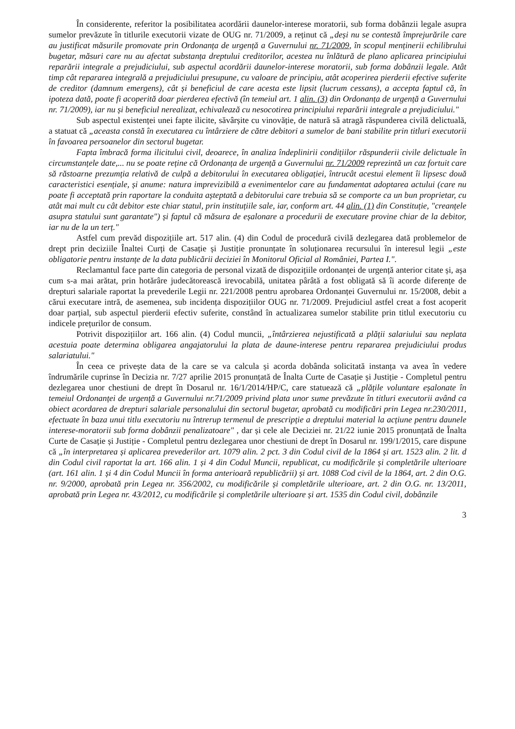În considerente, referitor la posibilitatea acordării daunelor-interese moratorii, sub forma dobânzii legale asupra sumelor prevăzute în titlurile executorii vizate de OUG nr. 71/2009, a reținut că „deși nu se contestă împrejurările care au justificat măsurile promovate prin Ordonanța de urgență a Guvernului nr. 71/2009, în scopul menținerii echilibrului bugetar, măsuri care nu au afectat substanța dreptului creditorilor, acestea nu înlătură de plano aplicarea principiului reparării integrale a prejudiciului, sub aspectul acordării daunelor-interese moratorii, sub forma dobânzii legale. Atât timp cât repararea integrală a prejudiciului presupune, cu valoare de principiu, atât acoperirea pierderii efective suferite de creditor (damnum emergens), cât și beneficiul de care acesta este lipsit (lucrum cessans), a accepta faptul că, în ipoteza dată, poate fi acoperită doar pierderea efectivă (în temeiul art. 1 alin. (3) din Ordonanța de urgență a Guvernului nr. 71/2009), iar nu și beneficiul nerealizat, echivalează cu nesocotirea principiului reparării integrale a prejudiciului."
Sub aspectul existenței unei fapte ilicite, săvârșite cu vinovăție, de natură să atragă răspunderea civilă delictuală, a statuat că „aceasta constă în executarea cu întârziere de către debitori a sumelor de bani stabilite prin titluri executorii în favoarea persoanelor din sectorul bugetar.
Fapta îmbracă forma ilicitului civil, deoarece, în analiza îndeplinirii condițiilor răspunderii civile delictuale în circumstanțele date,... nu se poate reține că Ordonanța de urgență a Guvernului nr. 71/2009 reprezintă un caz fortuit care să răstoarne prezumția relativă de culpă a debitorului în executarea obligației, întrucât acestui element îi lipsesc două caracteristici esențiale, și anume: natura imprevizibilă a evenimentelor care au fundamentat adoptarea actului (care nu poate fi acceptată prin raportare la conduita așteptată a debitorului care trebuia să se comporte ca un bun proprietar, cu atât mai mult cu cât debitor este chiar statul, prin instituțiile sale, iar, conform art. 44 alin. (1) din Constituție, "creanțele asupra statului sunt garantate") și faptul că măsura de eșalonare a procedurii de executare provine chiar de la debitor, iar nu de la un terț."
Astfel cum prevăd dispozițiile art. 517 alin. (4) din Codul de procedură civilă dezlegarea dată problemelor de drept prin deciziile Înaltei Curți de Casație și Justiție pronunțate în soluționarea recursului în interesul legii „este obligatorie pentru instanțe de la data publicării deciziei în Monitorul Oficial al României, Partea I.".
Reclamantul face parte din categoria de personal vizată de dispozițiile ordonanței de urgență anterior citate și, așa cum s-a mai arătat, prin hotărâre judecătorească irevocabilă, unitatea pârâtă a fost obligată să îi acorde diferențe de drepturi salariale raportat la prevederile Legii nr. 221/2008 pentru aprobarea Ordonanței Guvernului nr. 15/2008, debit a cărui executare intră, de asemenea, sub incidența dispozițiilor OUG nr. 71/2009. Prejudiciul astfel creat a fost acoperit doar parțial, sub aspectul pierderii efectiv suferite, constând în actualizarea sumelor stabilite prin titlul executoriu cu indicele prețurilor de consum.
Potrivit dispozițiilor art. 166 alin. (4) Codul muncii, „întârzierea nejustificată a plății salariului sau neplata acestuia poate determina obligarea angajatorului la plata de daune-interese pentru repararea prejudiciului produs salariatului."
În ceea ce privește data de la care se va calcula și acorda dobânda solicitată instanța va avea în vedere îndrumările cuprinse în Decizia nr. 7/27 aprilie 2015 pronunțată de Înalta Curte de Casație și Justiție - Completul pentru dezlegarea unor chestiuni de drept în Dosarul nr. 16/1/2014/HP/C, care statuează că „plățile voluntare eșalonate în temeiul Ordonanței de urgență a Guvernului nr.71/2009 privind plata unor sume prevăzute în titluri executorii având ca obiect acordarea de drepturi salariale personalului din sectorul bugetar, aprobată cu modificări prin Legea nr.230/2011, efectuate în baza unui titlu executoriu nu întrerup termenul de prescripție a dreptului material la acțiune pentru daunele interese-moratorii sub forma dobânzii penalizatoare" , dar și cele ale Deciziei nr. 21/22 iunie 2015 pronunțată de Înalta Curte de Casație și Justiție - Completul pentru dezlegarea unor chestiuni de drept în Dosarul nr. 199/1/2015, care dispune că „în interpretarea și aplicarea prevederilor art. 1079 alin. 2 pct. 3 din Codul civil de la 1864 și art. 1523 alin. 2 lit. d din Codul civil raportat la art. 166 alin. 1 și 4 din Codul Muncii, republicat, cu modificările și completările ulterioare (art. 161 alin. 1 și 4 din Codul Muncii în forma anterioară republicării) și art. 1088 Cod civil de la 1864, art. 2 din O.G. nr. 9/2000, aprobată prin Legea nr. 356/2002, cu modificările și completările ulterioare, art. 2 din O.G. nr. 13/2011, aprobată prin Legea nr. 43/2012, cu modificările și completările ulterioare și art. 1535 din Codul civil, dobânzile
3